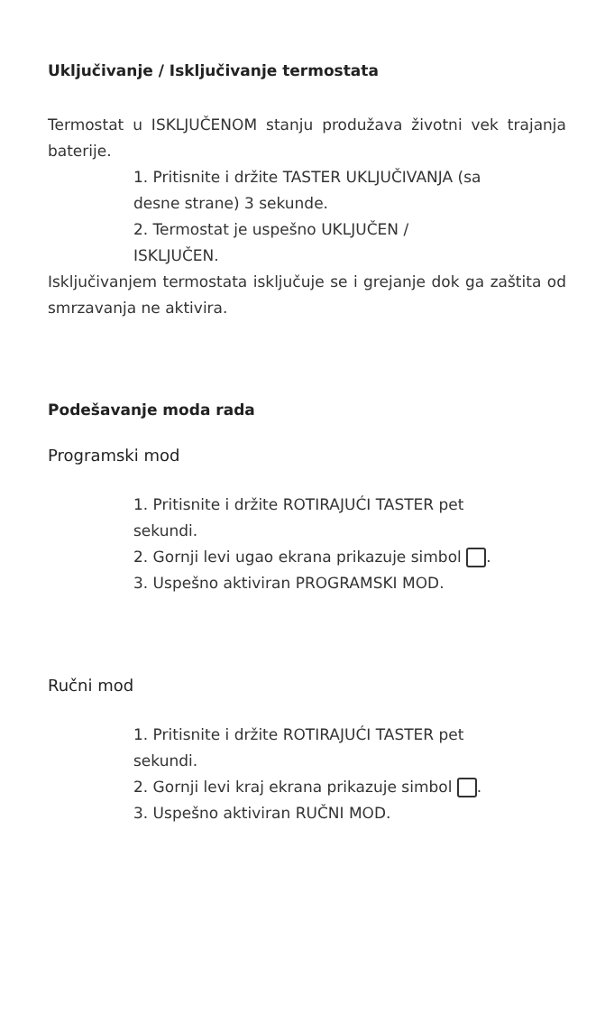Uključivanje / Isključivanje termostata
Termostat u ISKLJUČENOM stanju produžava životni vek trajanja baterije.
1. Pritisnite i držite TASTER UKLJUČIVANJA (sa
desne strane) 3 sekunde.
2. Termostat je uspešno UKLJUČEN /
ISKLJUČEN.
Isključivanjem termostata isključuje se i grejanje dok ga zaštita od smrzavanja ne aktivira.
Podešavanje moda rada
Programski mod
1. Pritisnite i držite ROTIRAJUĆI TASTER pet
sekundi.
2. Gornji levi ugao ekrana prikazuje simbol .
3. Uspešno aktiviran PROGRAMSKI MOD.
Ručni mod
1. Pritisnite i držite ROTIRAJUĆI TASTER pet
sekundi.
2. Gornji levi kraj ekrana prikazuje simbol .
3. Uspešno aktiviran RUČNI MOD.